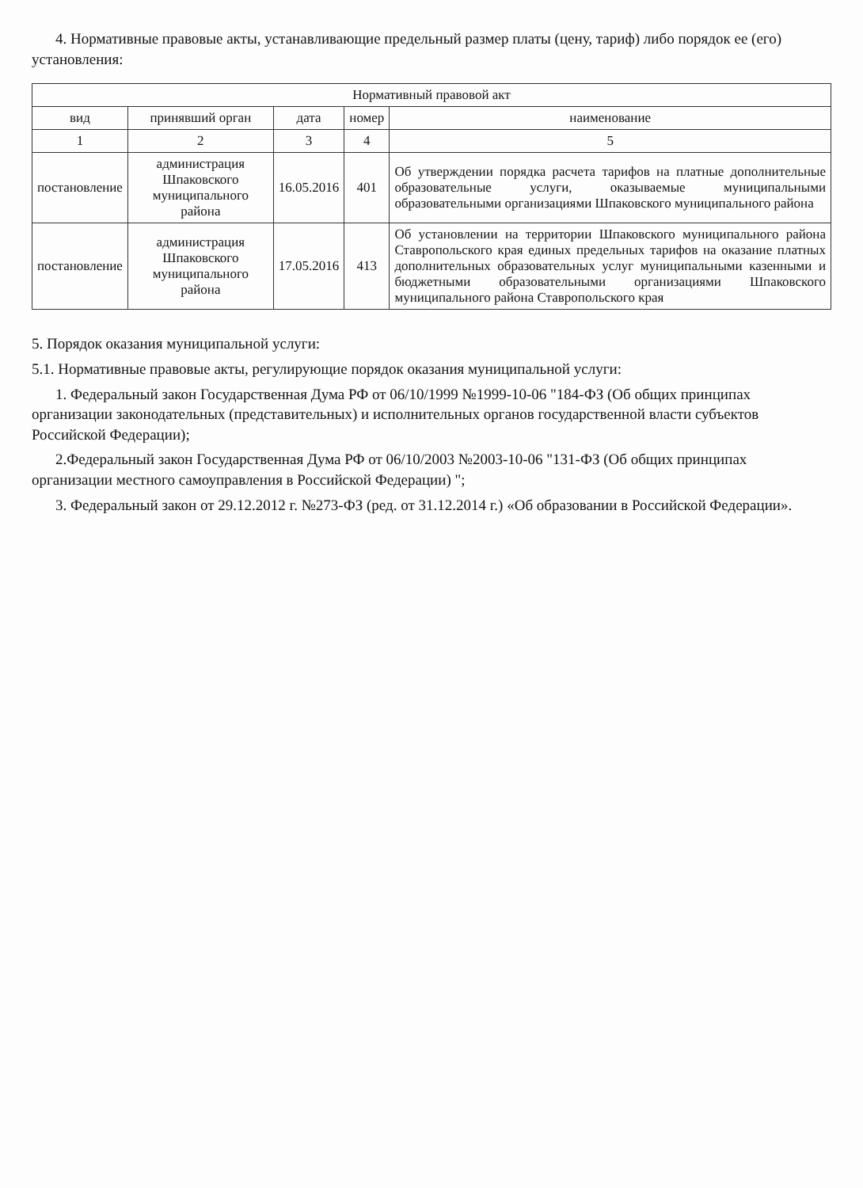4. Нормативные правовые акты, устанавливающие предельный размер платы (цену, тариф) либо порядок ее (его) установления:
| Нормативный правовой акт | | | | |
| --- | --- | --- | --- | --- |
| вид | принявший орган | дата | номер | наименование |
| 1 | 2 | 3 | 4 | 5 |
| постановление | администрация Шпаковского муниципального района | 16.05.2016 | 401 | Об утверждении порядка расчета тарифов на платные дополнительные образовательные услуги, оказываемые муниципальными образовательными организациями Шпаковского муниципального района |
| постановление | администрация Шпаковского муниципального района | 17.05.2016 | 413 | Об установлении на территории Шпаковского муниципального района Ставропольского края единых предельных тарифов на оказание платных дополнительных образовательных услуг муниципальными казенными и бюджетными образовательными организациями Шпаковского муниципального района Ставропольского края |
5. Порядок оказания муниципальной услуги:
5.1. Нормативные правовые акты, регулирующие порядок оказания муниципальной услуги:
1. Федеральный закон Государственная Дума РФ от 06/10/1999 №1999-10-06 "184-ФЗ (Об общих принципах организации законодательных (представительных) и исполнительных органов государственной власти субъектов Российской Федерации);
2.Федеральный закон Государственная Дума РФ от 06/10/2003 №2003-10-06 "131-ФЗ (Об общих принципах организации местного самоуправления в Российской Федерации) ";
3. Федеральный закон от 29.12.2012 г. №273-ФЗ (ред. от 31.12.2014 г.) «Об образовании в Российской Федерации».